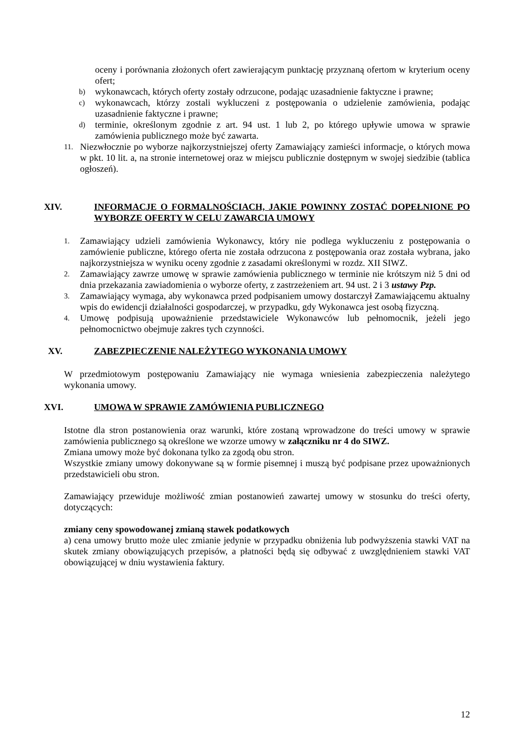oceny i porównania złożonych ofert zawierającym punktację przyznaną ofertom w kryterium oceny ofert;
b) wykonawcach, których oferty zostały odrzucone, podając uzasadnienie faktyczne i prawne;
c) wykonawcach, którzy zostali wykluczeni z postępowania o udzielenie zamówienia, podając uzasadnienie faktyczne i prawne;
d) terminie, określonym zgodnie z art. 94 ust. 1 lub 2, po którego upływie umowa w sprawie zamówienia publicznego może być zawarta.
11. Niezwłocznie po wyborze najkorzystniejszej oferty Zamawiający zamieści informacje, o których mowa w pkt. 10 lit. a, na stronie internetowej oraz w miejscu publicznie dostępnym w swojej siedzibie (tablica ogłoszeń).
XIV. INFORMACJE O FORMALNOŚCIACH, JAKIE POWINNY ZOSTAĆ DOPEŁNIONE PO WYBORZE OFERTY W CELU ZAWARCIA UMOWY
1. Zamawiający udzieli zamówienia Wykonawcy, który nie podlega wykluczeniu z postępowania o zamówienie publiczne, którego oferta nie została odrzucona z postępowania oraz została wybrana, jako najkorzystniejsza w wyniku oceny zgodnie z zasadami określonymi w rozdz. XII SIWZ.
2. Zamawiający zawrze umowę w sprawie zamówienia publicznego w terminie nie krótszym niż 5 dni od dnia przekazania zawiadomienia o wyborze oferty, z zastrzeżeniem art. 94 ust. 2 i 3 ustawy Pzp.
3. Zamawiający wymaga, aby wykonawca przed podpisaniem umowy dostarczył Zamawiającemu aktualny wpis do ewidencji działalności gospodarczej, w przypadku, gdy Wykonawca jest osobą fizyczną.
4. Umowę podpisują upoważnienie przedstawiciele Wykonawców lub pełnomocnik, jeżeli jego pełnomocnictwo obejmuje zakres tych czynności.
XV. ZABEZPIECZENIE NALEŻYTEGO WYKONANIA UMOWY
W przedmiotowym postępowaniu Zamawiający nie wymaga wniesienia zabezpieczenia należytego wykonania umowy.
XVI. UMOWA W SPRAWIE ZAMÓWIENIA PUBLICZNEGO
Istotne dla stron postanowienia oraz warunki, które zostaną wprowadzone do treści umowy w sprawie zamówienia publicznego są określone we wzorze umowy w załączniku nr 4 do SIWZ.
Zmiana umowy może być dokonana tylko za zgodą obu stron.
Wszystkie zmiany umowy dokonywane są w formie pisemnej i muszą być podpisane przez upoważnionych przedstawicieli obu stron.
Zamawiający przewiduje możliwość zmian postanowień zawartej umowy w stosunku do treści oferty, dotyczących:
zmiany ceny spowodowanej zmianą stawek podatkowych
a) cena umowy brutto może ulec zmianie jedynie w przypadku obniżenia lub podwyższenia stawki VAT na skutek zmiany obowiązujących przepisów, a płatności będą się odbywać z uwzględnieniem stawki VAT obowiązującej w dniu wystawienia faktury.
12